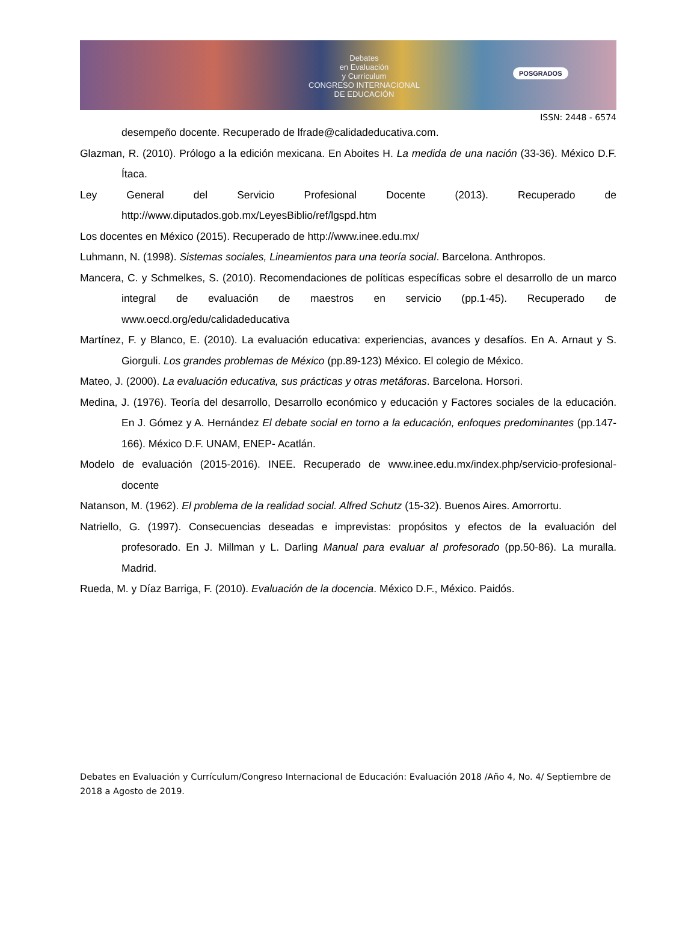Debates
en Evaluación
y Currículum
CONGRESO INTERNACIONAL
DE EDUCACIÓN
POSGRADOS
ISSN: 2448 - 6574
desempeño docente. Recuperado de lfrade@calidadeducativa.com.
Glazman, R. (2010). Prólogo a la edición mexicana. En Aboites H. La medida de una nación (33-36). México D.F. Ítaca.
Ley General del Servicio Profesional Docente (2013). Recuperado de http://www.diputados.gob.mx/LeyesBiblio/ref/lgspd.htm
Los docentes en México (2015). Recuperado de http://www.inee.edu.mx/
Luhmann, N. (1998). Sistemas sociales, Lineamientos para una teoría social. Barcelona. Anthropos.
Mancera, C. y Schmelkes, S. (2010). Recomendaciones de políticas específicas sobre el desarrollo de un marco integral de evaluación de maestros en servicio (pp.1-45). Recuperado de www.oecd.org/edu/calidadeducativa
Martínez, F. y Blanco, E. (2010). La evaluación educativa: experiencias, avances y desafíos. En A. Arnaut y S. Giorguli. Los grandes problemas de México (pp.89-123) México. El colegio de México.
Mateo, J. (2000). La evaluación educativa, sus prácticas y otras metáforas. Barcelona. Horsori.
Medina, J. (1976). Teoría del desarrollo, Desarrollo económico y educación y Factores sociales de la educación. En J. Gómez y A. Hernández El debate social en torno a la educación, enfoques predominantes (pp.147-166). México D.F. UNAM, ENEP- Acatlán.
Modelo de evaluación (2015-2016). INEE. Recuperado de www.inee.edu.mx/index.php/servicio-profesional-docente
Natanson, M. (1962). El problema de la realidad social. Alfred Schutz (15-32). Buenos Aires. Amorrortu.
Natriello, G. (1997). Consecuencias deseadas e imprevistas: propósitos y efectos de la evaluación del profesorado. En J. Millman y L. Darling Manual para evaluar al profesorado (pp.50-86). La muralla. Madrid.
Rueda, M. y Díaz Barriga, F. (2010). Evaluación de la docencia. México D.F., México. Paidós.
Debates en Evaluación y Currículum/Congreso Internacional de Educación: Evaluación 2018 /Año 4, No. 4/ Septiembre de 2018 a Agosto de 2019.